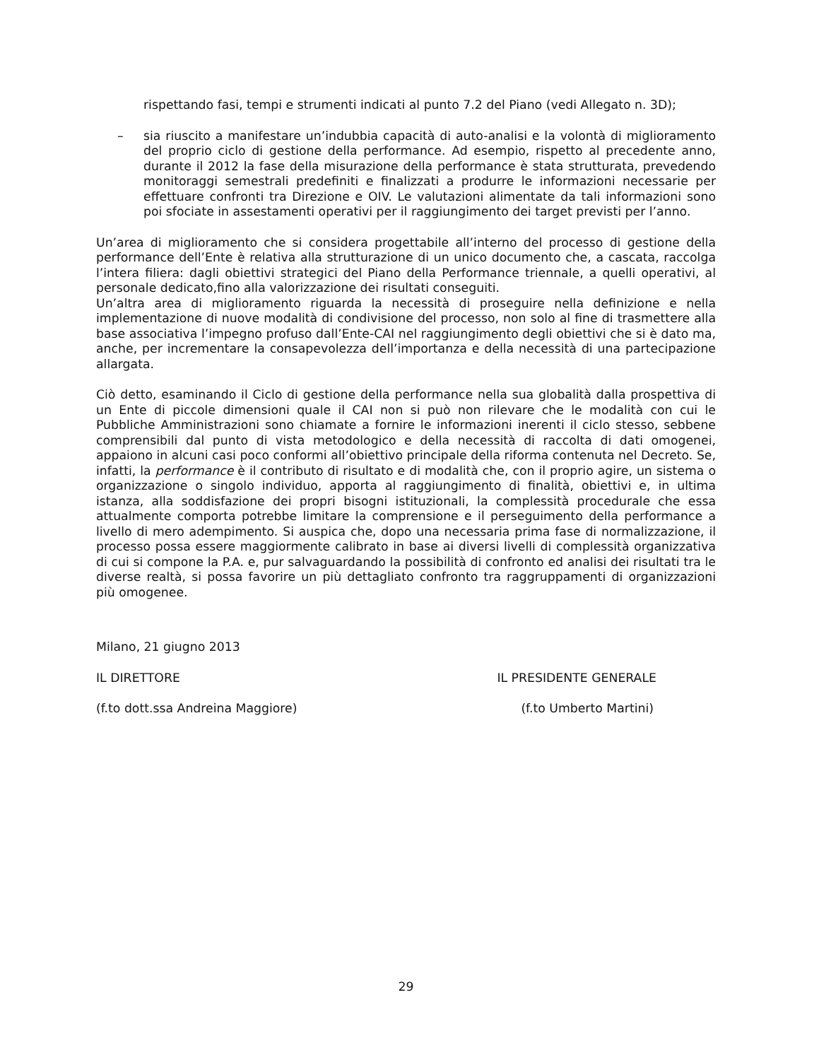rispettando fasi, tempi e strumenti indicati al punto 7.2 del Piano (vedi Allegato n. 3D);
– sia riuscito a manifestare un’indubbia capacità di auto-analisi e la volontà di miglioramento del proprio ciclo di gestione della performance. Ad esempio, rispetto al precedente anno, durante il 2012 la fase della misurazione della performance è stata strutturata, prevedendo monitoraggi semestrali predefiniti e finalizzati a produrre le informazioni necessarie per effettuare confronti tra Direzione e OIV. Le valutazioni alimentate da tali informazioni sono poi sfociate in assestamenti operativi per il raggiungimento dei target previsti per l’anno.
Un’area di miglioramento che si considera progettabile all’interno del processo di gestione della performance dell’Ente è relativa alla strutturazione di un unico documento che, a cascata, raccolga l’intera filiera: dagli obiettivi strategici del Piano della Performance triennale, a quelli operativi, al personale dedicato,fino alla valorizzazione dei risultati conseguiti.
Un’altra area di miglioramento riguarda la necessità di proseguire nella definizione e nella implementazione di nuove modalità di condivisione del processo, non solo al fine di trasmettere alla base associativa l’impegno profuso dall’Ente-CAI nel raggiungimento degli obiettivi che si è dato ma, anche, per incrementare la consapevolezza dell’importanza e della necessità di una partecipazione allargata.
Ciò detto, esaminando il Ciclo di gestione della performance nella sua globalità dalla prospettiva di un Ente di piccole dimensioni quale il CAI non si può non rilevare che le modalità con cui le Pubbliche Amministrazioni sono chiamate a fornire le informazioni inerenti il ciclo stesso, sebbene comprensibili dal punto di vista metodologico e della necessità di raccolta di dati omogenei, appaiono in alcuni casi poco conformi all’obiettivo principale della riforma contenuta nel Decreto. Se, infatti, la performance è il contributo di risultato e di modalità che, con il proprio agire, un sistema o organizzazione o singolo individuo, apporta al raggiungimento di finalità, obiettivi e, in ultima istanza, alla soddisfazione dei propri bisogni istituzionali, la complessità procedurale che essa attualmente comporta potrebbe limitare la comprensione e il perseguimento della performance a livello di mero adempimento. Si auspica che, dopo una necessaria prima fase di normalizzazione, il processo possa essere maggiormente calibrato in base ai diversi livelli di complessità organizzativa di cui si compone la P.A. e, pur salvaguardando la possibilità di confronto ed analisi dei risultati tra le diverse realtà, si possa favorire un più dettagliato confronto tra raggruppamenti di organizzazioni più omogenee.
Milano, 21 giugno 2013
IL DIRETTORE IL PRESIDENTE GENERALE
(f.to dott.ssa Andreina Maggiore) (f.to Umberto Martini)
29